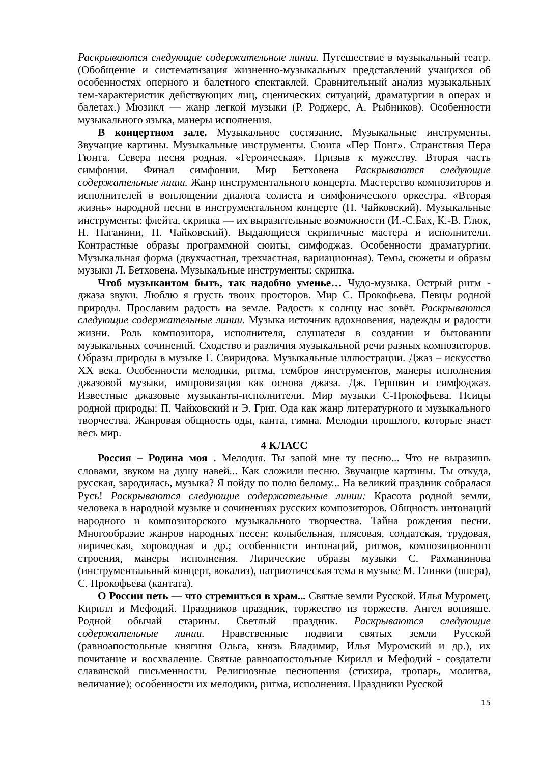Раскрываются следующие содержательные линии. Путешествие в музыкальный театр. (Обобщение и систематизация жизненно-музыкальных представлений учащихся об особенностях оперного и балетного спектаклей. Сравнительный анализ музыкальных тем-характеристик действующих лиц, сценических ситуаций, драматургии в операх и балетах.) Мюзикл — жанр легкой музыки (Р. Роджерс, А. Рыбников). Особенности музыкального языка, манеры исполнения.
В концертном зале. Музыкальное состязание. Музыкальные инструменты. Звучащие картины. Музыкальные инструменты. Сюита «Пер Понт». Странствия Пера Гюнта. Севера песня родная. «Героическая». Призыв к мужеству. Вторая часть симфонии. Финал симфонии. Мир Бетховена Раскрываются следующие содержательные лиши. Жанр инструментального концерта. Мастерство композиторов и исполнителей в воплощении диалога солиста и симфонического оркестра. «Вторая жизнь» народной песни в инструментальном концерте (П. Чайковский). Музыкальные инструменты: флейта, скрипка — их выразительные возможности (И.-С.Бах, К.-В. Глюк, Н. Паганини, П. Чайковский). Выдающиеся скрипичные мастера и исполнители. Контрастные образы программной сюиты, симфоджаз. Особенности драматургии. Музыкальная форма (двухчастная, трехчастная, вариационная). Темы, сюжеты и образы музыки Л. Бетховена. Музыкальные инструменты: скрипка.
Чтоб музыкантом быть, так надобно уменье… Чудо-музыка. Острый ритм - джаза звуки. Люблю я грусть твоих просторов. Мир С. Прокофьева. Певцы родной природы. Прославим радость на земле. Радость к солнцу нас зовёт. Раскрываются следующие содержательные линии. Музыка источник вдохновения, надежды и радости жизни. Роль композитора, исполнителя, слушателя в создании и бытовании музыкальных сочинений. Сходство и различия музыкальной речи разных композиторов. Образы природы в музыке Г. Свиридова. Музыкальные иллюстрации. Джаз – искусство XX века. Особенности мелодики, ритма, тембров инструментов, манеры исполнения джазовой музыки, импровизация как основа джаза. Дж. Гершвин и симфоджаз. Известные джазовые музыканты-исполнители. Мир музыки С-Прокофьева. Псицы родной природы: П. Чайковский и Э. Григ. Ода как жанр литературного и музыкального творчества. Жанровая общность оды, канта, гимна. Мелодии прошлого, которые знает весь мир.
4 КЛАСС
Россия – Родина моя . Мелодия. Ты запой мне ту песню... Что не выразишь словами, звуком на душу навей... Как сложили песню. Звучащие картины. Ты откуда, русская, зародилась, музыка? Я пойду по полю белому... На великий праздник собралася Русь! Раскрываются следующие содержательные линии: Красота родной земли, человека в народной музыке и сочинениях русских композиторов. Общность интонаций народного и композиторского музыкального творчества. Тайна рождения песни. Многообразие жанров народных песен: колыбельная, плясовая, солдатская, трудовая, лирическая, хороводная и др.; особенности интонаций, ритмов, композиционного строения, манеры исполнения. Лирические образы музыки С. Рахманинова (инструментальный концерт, вокализ), патриотическая тема в музыке М. Глинки (опера), С. Прокофьева (кантата).
О России петь — что стремиться в храм... Святые земли Русской. Илья Муромец. Кирилл и Мефодий. Праздников праздник, торжество из торжеств. Ангел вопияше. Родной обычай старины. Светлый праздник. Раскрываются следующие содержательные линии. Нравственные подвиги святых земли Русской (равноапостольные княгиня Ольга, князь Владимир, Илья Муромский и др.), их почитание и восхваление. Святые равноапостольные Кирилл и Мефодий - создатели славянской письменности. Религиозные песнопения (стихира, тропарь, молитва, величание); особенности их мелодики, ритма, исполнения. Праздники Русской
15